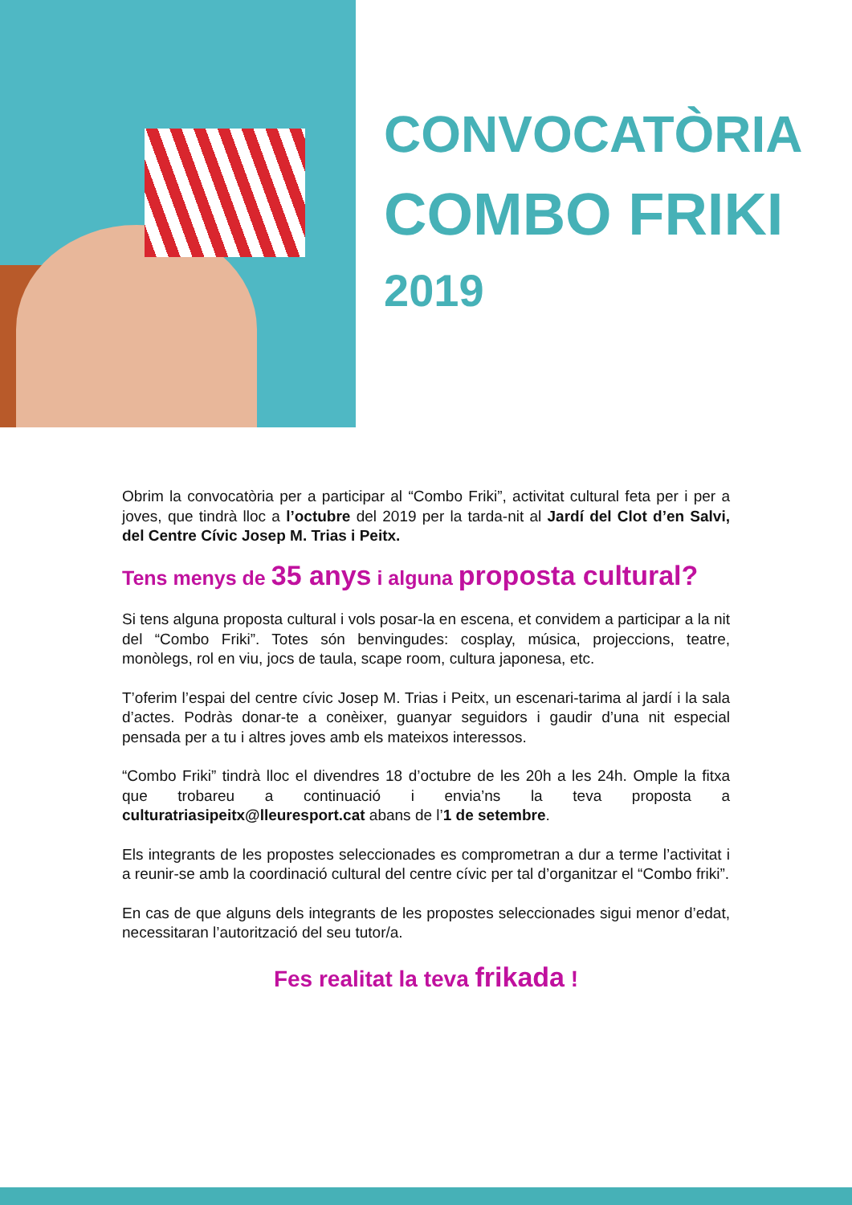CONVOCATÒRIA
COMBO FRIKI
2019
Obrim la convocatòria per a participar al “Combo Friki”, activitat cultural feta per i per a joves, que tindrà lloc a l’octubre del 2019 per la tarda-nit al Jardí del Clot d’en Salvi, del Centre Cívic Josep M. Trias i Peitx.
Tens menys de 35 anys i alguna proposta cultural?
Si tens alguna proposta cultural i vols posar-la en escena, et convidem a participar a la nit del “Combo Friki”. Totes són benvingudes: cosplay, música, projeccions, teatre, monòlegs, rol en viu, jocs de taula, scape room, cultura japonesa, etc.
T’oferim l’espai del centre cívic Josep M. Trias i Peitx, un escenari-tarima al jardí i la sala d’actes. Podràs donar-te a conèixer, guanyar seguidors i gaudir d’una nit especial pensada per a tu i altres joves amb els mateixos interessos.
“Combo Friki” tindrà lloc el divendres 18 d’octubre de les 20h a les 24h. Omple la fitxa que trobareu a continuació i envia’ns la teva proposta a culturatriasipeitx@lleuresport.cat abans de l’1 de setembre.
Els integrants de les propostes seleccionades es comprometran a dur a terme l’activitat i a reunir-se amb la coordinació cultural del centre cívic per tal d’organitzar el “Combo friki”.
En cas de que alguns dels integrants de les propostes seleccionades sigui menor d’edat, necessitaran l’autorització del seu tutor/a.
Fes realitat la teva frikada !